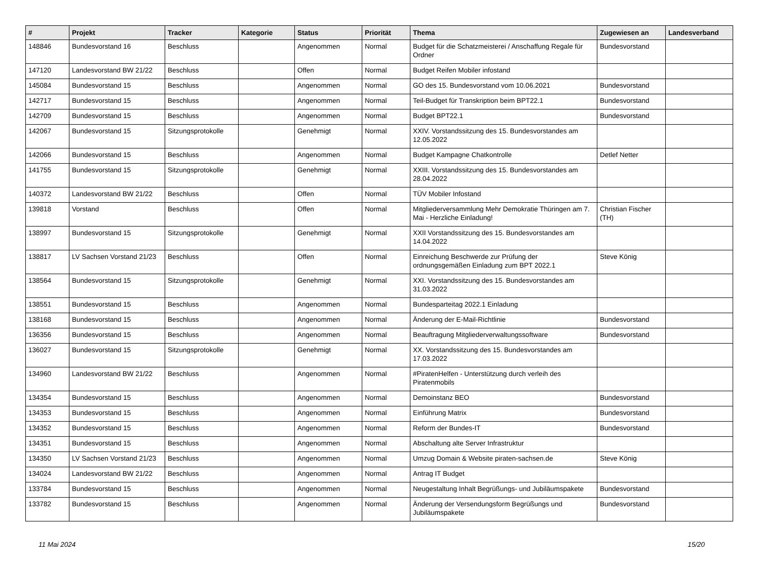| # | Projekt | Tracker | Kategorie | Status | Priorität | Thema | Zugewiesen an | Landesverband |
| --- | --- | --- | --- | --- | --- | --- | --- | --- |
| 148846 | Bundesvorstand 16 | Beschluss | | Angenommen | Normal | Budget für die Schatzmeisterei / Anschaffung Regale für Ordner | Bundesvorstand | |
| 147120 | Landesvorstand BW 21/22 | Beschluss | | Offen | Normal | Budget Reifen Mobiler infostand | | |
| 145084 | Bundesvorstand 15 | Beschluss | | Angenommen | Normal | GO des 15. Bundesvorstand vom 10.06.2021 | Bundesvorstand | |
| 142717 | Bundesvorstand 15 | Beschluss | | Angenommen | Normal | Teil-Budget für Transkription beim BPT22.1 | Bundesvorstand | |
| 142709 | Bundesvorstand 15 | Beschluss | | Angenommen | Normal | Budget BPT22.1 | Bundesvorstand | |
| 142067 | Bundesvorstand 15 | Sitzungsprotokolle | | Genehmigt | Normal | XXIV. Vorstandssitzung des 15. Bundesvorstandes am 12.05.2022 | | |
| 142066 | Bundesvorstand 15 | Beschluss | | Angenommen | Normal | Budget Kampagne Chatkontrolle | Detlef Netter | |
| 141755 | Bundesvorstand 15 | Sitzungsprotokolle | | Genehmigt | Normal | XXIII. Vorstandssitzung des 15. Bundesvorstandes am 28.04.2022 | | |
| 140372 | Landesvorstand BW 21/22 | Beschluss | | Offen | Normal | TÜV Mobiler Infostand | | |
| 139818 | Vorstand | Beschluss | | Offen | Normal | Mitgliederversammlung Mehr Demokratie Thüringen am 7. Mai - Herzliche Einladung! | Christian Fischer (TH) | |
| 138997 | Bundesvorstand 15 | Sitzungsprotokolle | | Genehmigt | Normal | XXII Vorstandssitzung des 15. Bundesvorstandes am 14.04.2022 | | |
| 138817 | LV Sachsen Vorstand 21/23 | Beschluss | | Offen | Normal | Einreichung Beschwerde zur Prüfung der ordnungsgemäßen Einladung zum BPT 2022.1 | Steve König | |
| 138564 | Bundesvorstand 15 | Sitzungsprotokolle | | Genehmigt | Normal | XXI. Vorstandssitzung des 15. Bundesvorstandes am 31.03.2022 | | |
| 138551 | Bundesvorstand 15 | Beschluss | | Angenommen | Normal | Bundesparteitag 2022.1 Einladung | | |
| 138168 | Bundesvorstand 15 | Beschluss | | Angenommen | Normal | Änderung der E-Mail-Richtlinie | Bundesvorstand | |
| 136356 | Bundesvorstand 15 | Beschluss | | Angenommen | Normal | Beauftragung Mitgliederverwaltungssoftware | Bundesvorstand | |
| 136027 | Bundesvorstand 15 | Sitzungsprotokolle | | Genehmigt | Normal | XX. Vorstandssitzung des 15. Bundesvorstandes am 17.03.2022 | | |
| 134960 | Landesvorstand BW 21/22 | Beschluss | | Angenommen | Normal | #PiratenHelfen - Unterstützung durch verleih des Piratenmobils | | |
| 134354 | Bundesvorstand 15 | Beschluss | | Angenommen | Normal | Demoinstanz BEO | Bundesvorstand | |
| 134353 | Bundesvorstand 15 | Beschluss | | Angenommen | Normal | Einführung Matrix | Bundesvorstand | |
| 134352 | Bundesvorstand 15 | Beschluss | | Angenommen | Normal | Reform der Bundes-IT | Bundesvorstand | |
| 134351 | Bundesvorstand 15 | Beschluss | | Angenommen | Normal | Abschaltung alte Server Infrastruktur | | |
| 134350 | LV Sachsen Vorstand 21/23 | Beschluss | | Angenommen | Normal | Umzug Domain & Website piraten-sachsen.de | Steve König | |
| 134024 | Landesvorstand BW 21/22 | Beschluss | | Angenommen | Normal | Antrag IT Budget | | |
| 133784 | Bundesvorstand 15 | Beschluss | | Angenommen | Normal | Neugestaltung Inhalt Begrüßungs- und Jubiläumspakete | Bundesvorstand | |
| 133782 | Bundesvorstand 15 | Beschluss | | Angenommen | Normal | Änderung der Versendungsform Begrüßungs und Jubiläumspakete | Bundesvorstand | |
11 Mai 2024 15/20